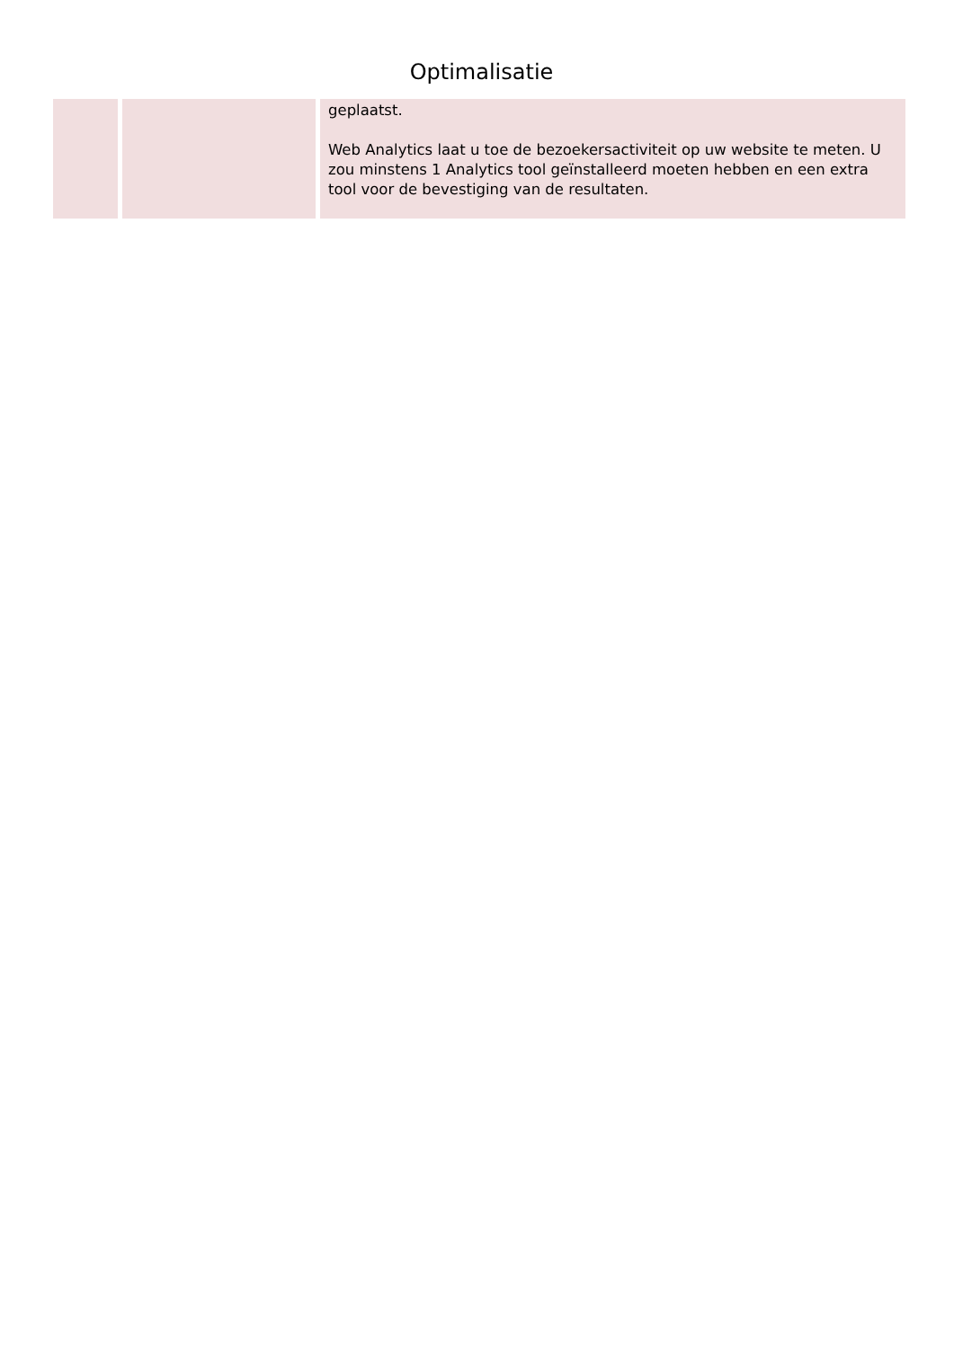Optimalisatie
| | | geplaatst. Web Analytics laat u toe de bezoekersactiviteit op uw website te meten. U zou minstens 1 Analytics tool geïnstalleerd moeten hebben en een extra tool voor de bevestiging van de resultaten. |